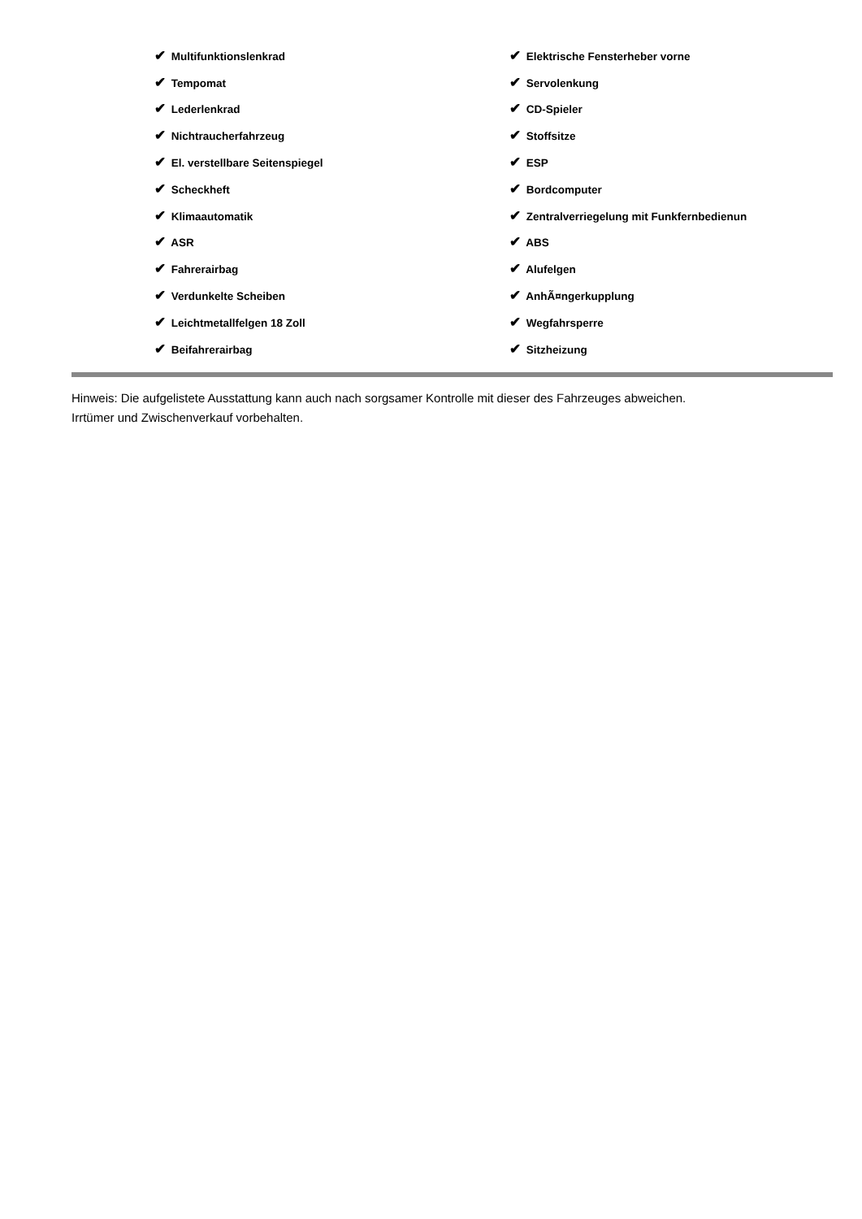| ✔ Multifunktionslenkrad | ✔ Elektrische Fensterheber vorne |
| ✔ Tempomat | ✔ Servolenkung |
| ✔ Lederlenkrad | ✔ CD-Spieler |
| ✔ Nichtraucherfahrzeug | ✔ Stoffsitze |
| ✔ El. verstellbare Seitenspiegel | ✔ ESP |
| ✔ Scheckheft | ✔ Bordcomputer |
| ✔ Klimaautomatik | ✔ Zentralverriegelung mit Funkfernbedienun |
| ✔ ASR | ✔ ABS |
| ✔ Fahrerairbag | ✔ Alufelgen |
| ✔ Verdunkelte Scheiben | ✔ AnhÃ¤ngerkupplung |
| ✔ Leichtmetallfelgen 18 Zoll | ✔ Wegfahrsperre |
| ✔ Beifahrerairbag | ✔ Sitzheizung |
Hinweis: Die aufgelistete Ausstattung kann auch nach sorgsamer Kontrolle mit dieser des Fahrzeuges abweichen. Irrtümer und Zwischenverkauf vorbehalten.